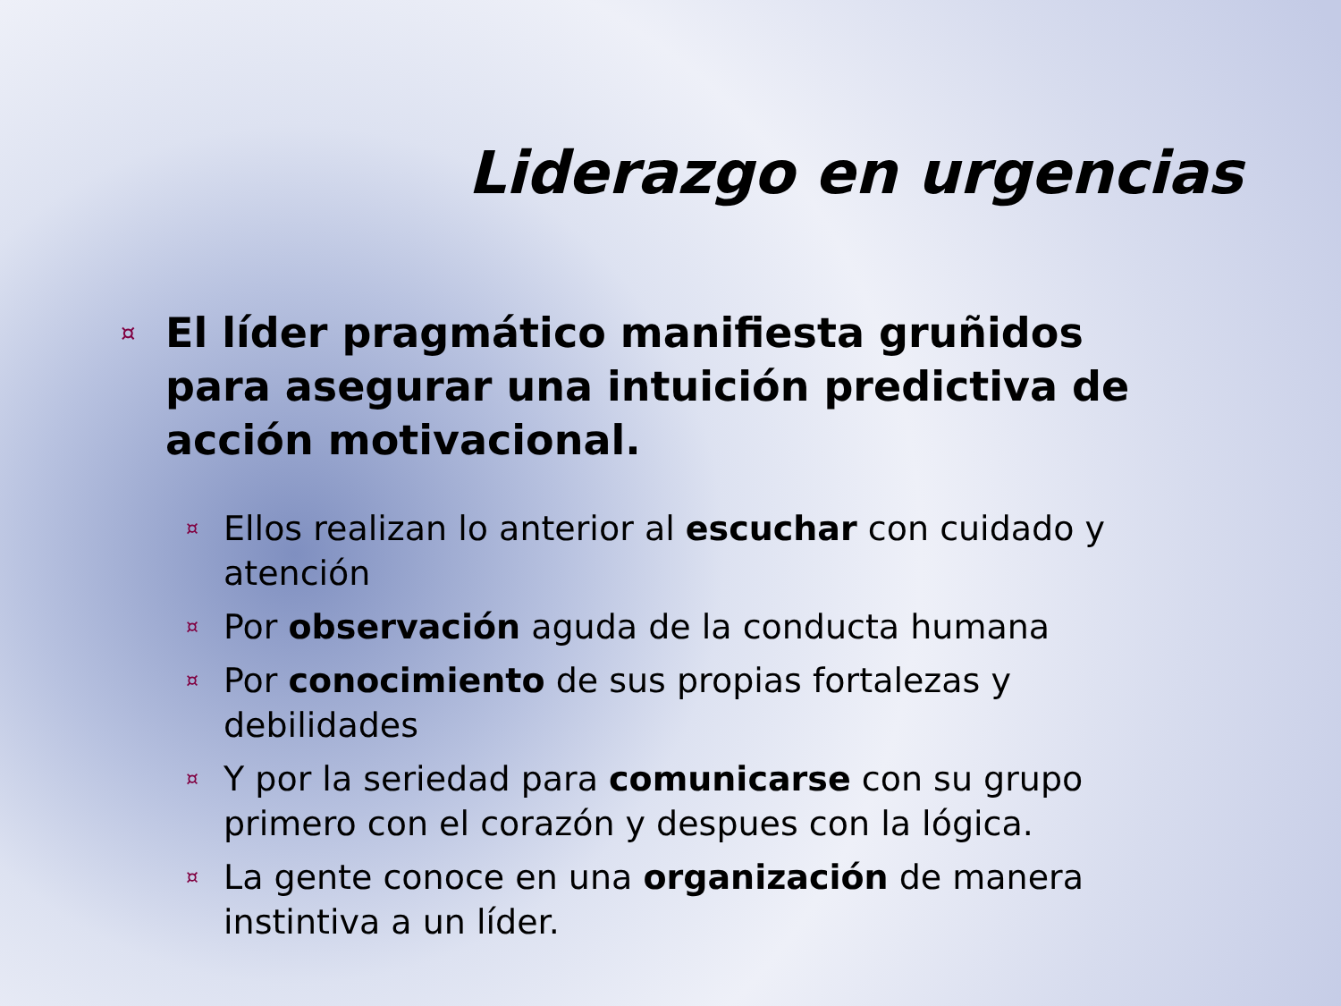Liderazgo en urgencias
¤ El líder pragmático manifiesta gruñidos para asegurar una intuición predictiva de acción motivacional.
¤ Ellos realizan lo anterior al escuchar con cuidado y atención
¤ Por observación aguda de la conducta humana
¤ Por conocimiento de sus propias fortalezas y debilidades
¤ Y por la seriedad para comunicarse con su grupo primero con el corazón y despues con la lógica.
¤ La gente conoce en una organización de manera instintiva a un líder.